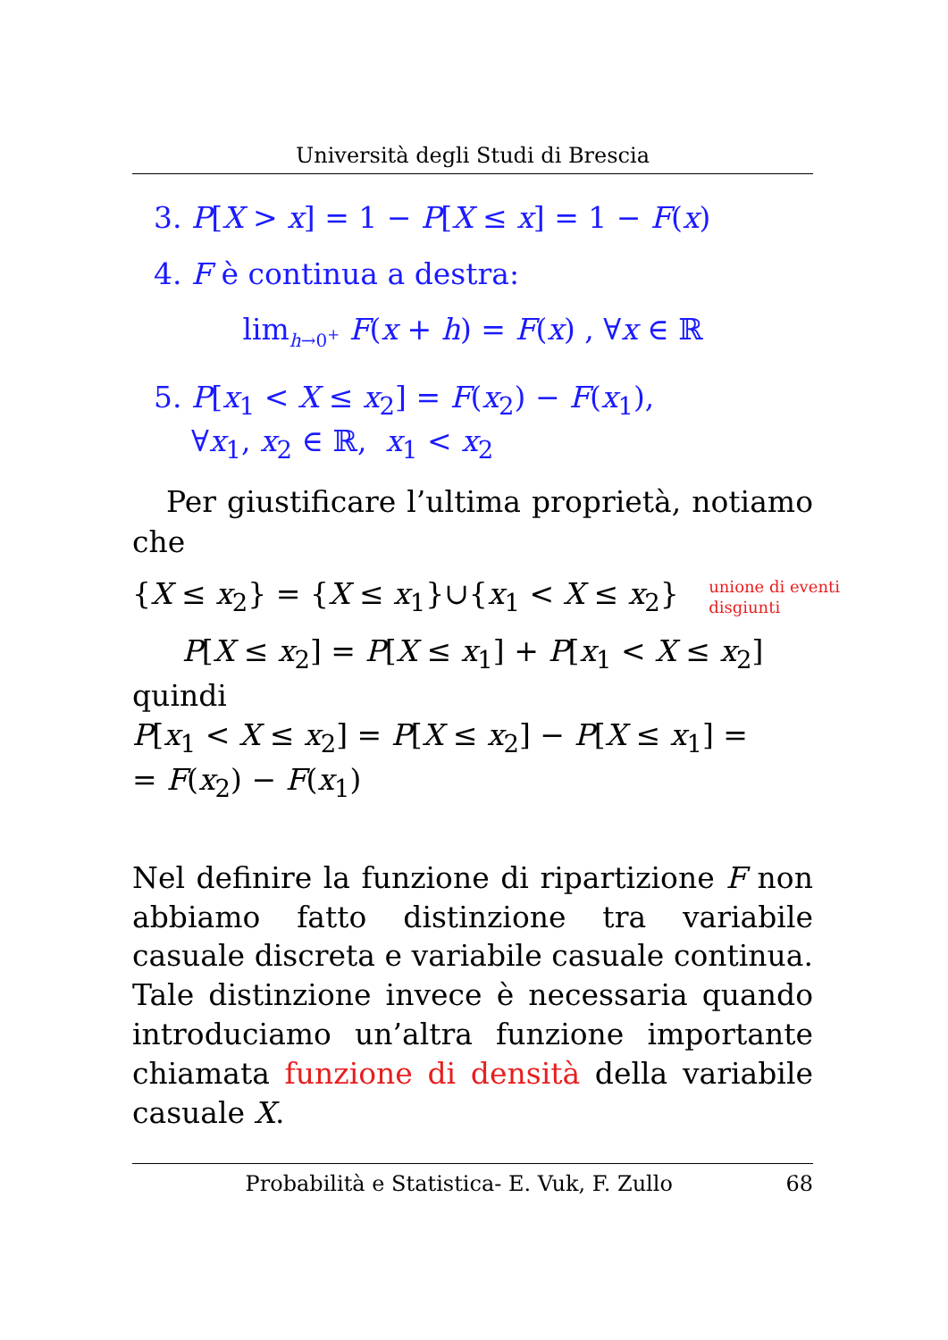Università degli Studi di Brescia
3. P[X > x] = 1 − P[X ≤ x] = 1 − F(x)
4. F è continua a destra:
lim<sub>h→0<sup>+</sup></sub> F(x + h) = F(x) , ∀x ∈ ℝ
5. P[x<sub>1</sub> < X ≤ x<sub>2</sub>] = F(x<sub>2</sub>) − F(x<sub>1</sub>),
∀x<sub>1</sub>, x<sub>2</sub> ∈ ℝ, x<sub>1</sub> < x<sub>2</sub>
Per giustificare l’ultima proprietà, notiamo che
{X ≤ x<sub>2</sub>} = {X ≤ x<sub>1</sub>}∪{x<sub>1</sub> < X ≤ x<sub>2</sub>} unione di eventi
disgiunti
P[X ≤ x<sub>2</sub>] = P[X ≤ x<sub>1</sub>] + P[x<sub>1</sub> < X ≤ x<sub>2</sub>]
quindi
P[x<sub>1</sub> < X ≤ x<sub>2</sub>] = P[X ≤ x<sub>2</sub>] − P[X ≤ x<sub>1</sub>] =
= F(x<sub>2</sub>) − F(x<sub>1</sub>)
Nel definire la funzione di ripartizione F non abbiamo fatto distinzione tra variabile casuale discreta e variabile casuale continua. Tale distinzione invece è necessaria quando introduciamo un’altra funzione importante chiamata funzione di densità della variabile casuale X.
Probabilità e Statistica- E. Vuk, F. Zullo 68